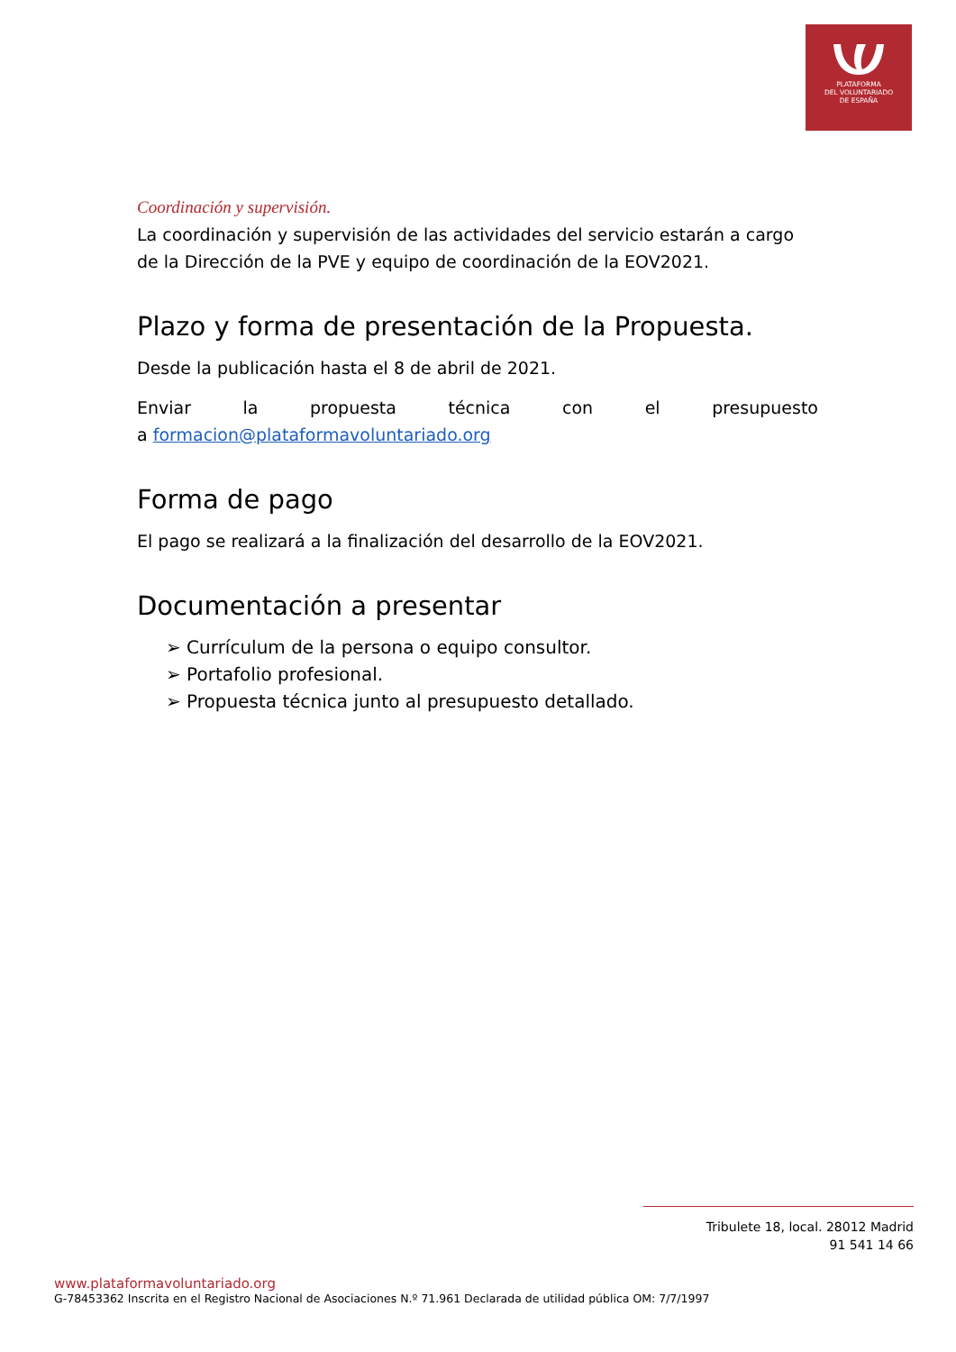PLATAFORMA
DEL VOLUNTARIADO
DE ESPAÑA
Coordinación y supervisión.
La coordinación y supervisión de las actividades del servicio estarán a cargo de la Dirección de la PVE y equipo de coordinación de la EOV2021.
Plazo y forma de presentación de la Propuesta.
Desde la publicación hasta el 8 de abril de 2021.
Enviar la propuesta técnica con el presupuesto
a formacion@plataformavoluntariado.org
Forma de pago
El pago se realizará a la finalización del desarrollo de la EOV2021.
Documentación a presentar
➢ Currículum de la persona o equipo consultor.
➢ Portafolio profesional.
➢ Propuesta técnica junto al presupuesto detallado.
Tribulete 18, local. 28012 Madrid
91 541 14 66
www.plataformavoluntariado.org
G-78453362 Inscrita en el Registro Nacional de Asociaciones N.º 71.961 Declarada de utilidad pública OM: 7/7/1997